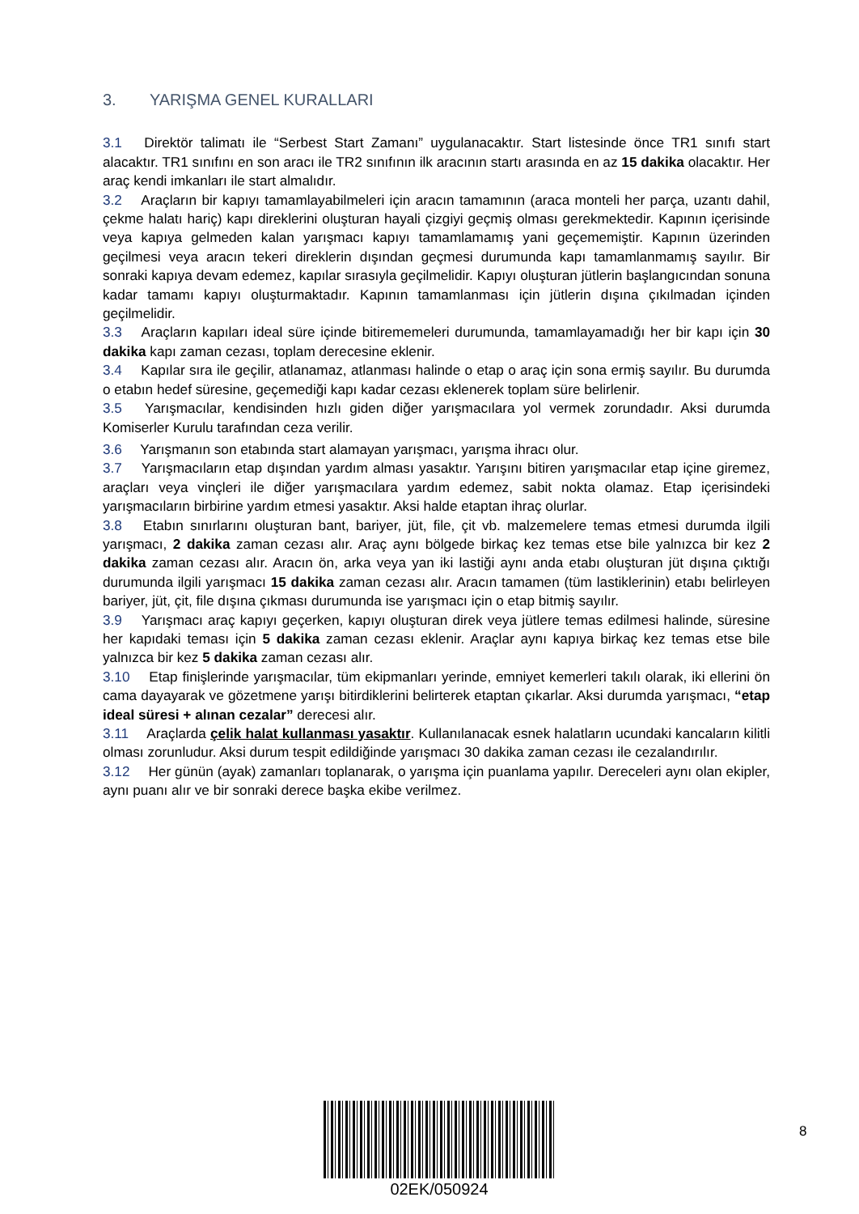3. YARIŞMA GENEL KURALLARI
3.1 Direktör talimatı ile “Serbest Start Zamanı” uygulanacaktır. Start listesinde önce TR1 sınıfı start alacaktır. TR1 sınıfını en son aracı ile TR2 sınıfının ilk aracının startı arasında en az 15 dakika olacaktır. Her araç kendi imkanları ile start almalıdır.
3.2 Araçların bir kapıyı tamamlayabilmeleri için aracın tamamının (araca monteli her parça, uzantı dahil, çekme halatı hariç) kapı direklerini oluşturan hayali çizgiyi geçmiş olması gerekmektedir. Kapının içerisinde veya kapıya gelmeden kalan yarışmacı kapıyı tamamlamamış yani geçememiştir. Kapının üzerinden geçilmesi veya aracın tekeri direklerin dışından geçmesi durumunda kapı tamamlanmamış sayılır. Bir sonraki kapıya devam edemez, kapılar sırasıyla geçilmelidir. Kapıyı oluşturan jütlerin başlangıcından sonuna kadar tamamı kapıyı oluşturmaktadır. Kapının tamamlanması için jütlerin dışına çıkılmadan içinden geçilmelidir.
3.3 Araçların kapıları ideal süre içinde bitirememeleri durumunda, tamamlayamadığı her bir kapı için 30 dakika kapı zaman cezası, toplam derecesine eklenir.
3.4 Kapılar sıra ile geçilir, atlanamaz, atlanması halinde o etap o araç için sona ermiş sayılır. Bu durumda o etabın hedef süresine, geçemediği kapı kadar cezası eklenerek toplam süre belirlenir.
3.5 Yarışmacılar, kendisinden hızlı giden diğer yarışmacılara yol vermek zorundadır. Aksi durumda Komiserler Kurulu tarafından ceza verilir.
3.6 Yarışmanın son etabında start alamayan yarışmacı, yarışma ihracı olur.
3.7 Yarışmacıların etap dışından yardım alması yasaktır. Yarışını bitiren yarışmacılar etap içine giremez, araçları veya vinçleri ile diğer yarışmacılara yardım edemez, sabit nokta olamaz. Etap içerisindeki yarışmacıların birbirine yardım etmesi yasaktır. Aksi halde etaptan ihraç olurlar.
3.8 Etabın sınırlarını oluşturan bant, bariyer, jüt, file, çit vb. malzemelere temas etmesi durumda ilgili yarışmacı, 2 dakika zaman cezası alır. Araç aynı bölgede birkaç kez temas etse bile yalnızca bir kez 2 dakika zaman cezası alır. Aracın ön, arka veya yan iki lastiği aynı anda etabı oluşturan jüt dışına çıktığı durumunda ilgili yarışmacı 15 dakika zaman cezası alır. Aracın tamamen (tüm lastiklerinin) etabı belirleyen bariyer, jüt, çit, file dışına çıkması durumunda ise yarışmacı için o etap bitmiş sayılır.
3.9 Yarışmacı araç kapıyı geçerken, kapıyı oluşturan direk veya jütlere temas edilmesi halinde, süresine her kapıdaki teması için 5 dakika zaman cezası eklenir. Araçlar aynı kapıya birkaç kez temas etse bile yalnızca bir kez 5 dakika zaman cezası alır.
3.10 Etap finişlerinde yarışmacılar, tüm ekipmanları yerinde, emniyet kemerleri takılı olarak, iki ellerini ön cama dayayarak ve gözetmene yarışı bitirdiklerini belirterek etaptan çıkarlar. Aksi durumda yarışmacı, “etap ideal süresi + alınan cezalar” derecesi alır.
3.11 Araçlarda çelik halat kullanması yasaktır. Kullanılanacak esnek halatların ucundaki kancaların kilitli olması zorunludur. Aksi durum tespit edildiğinde yarışmacı 30 dakika zaman cezası ile cezalandırılır.
3.12 Her günün (ayak) zamanları toplanarak, o yarışma için puanlama yapılır. Dereceleri aynı olan ekipler, aynı puanı alır ve bir sonraki derece başka ekibe verilmez.
02EK/050924
8